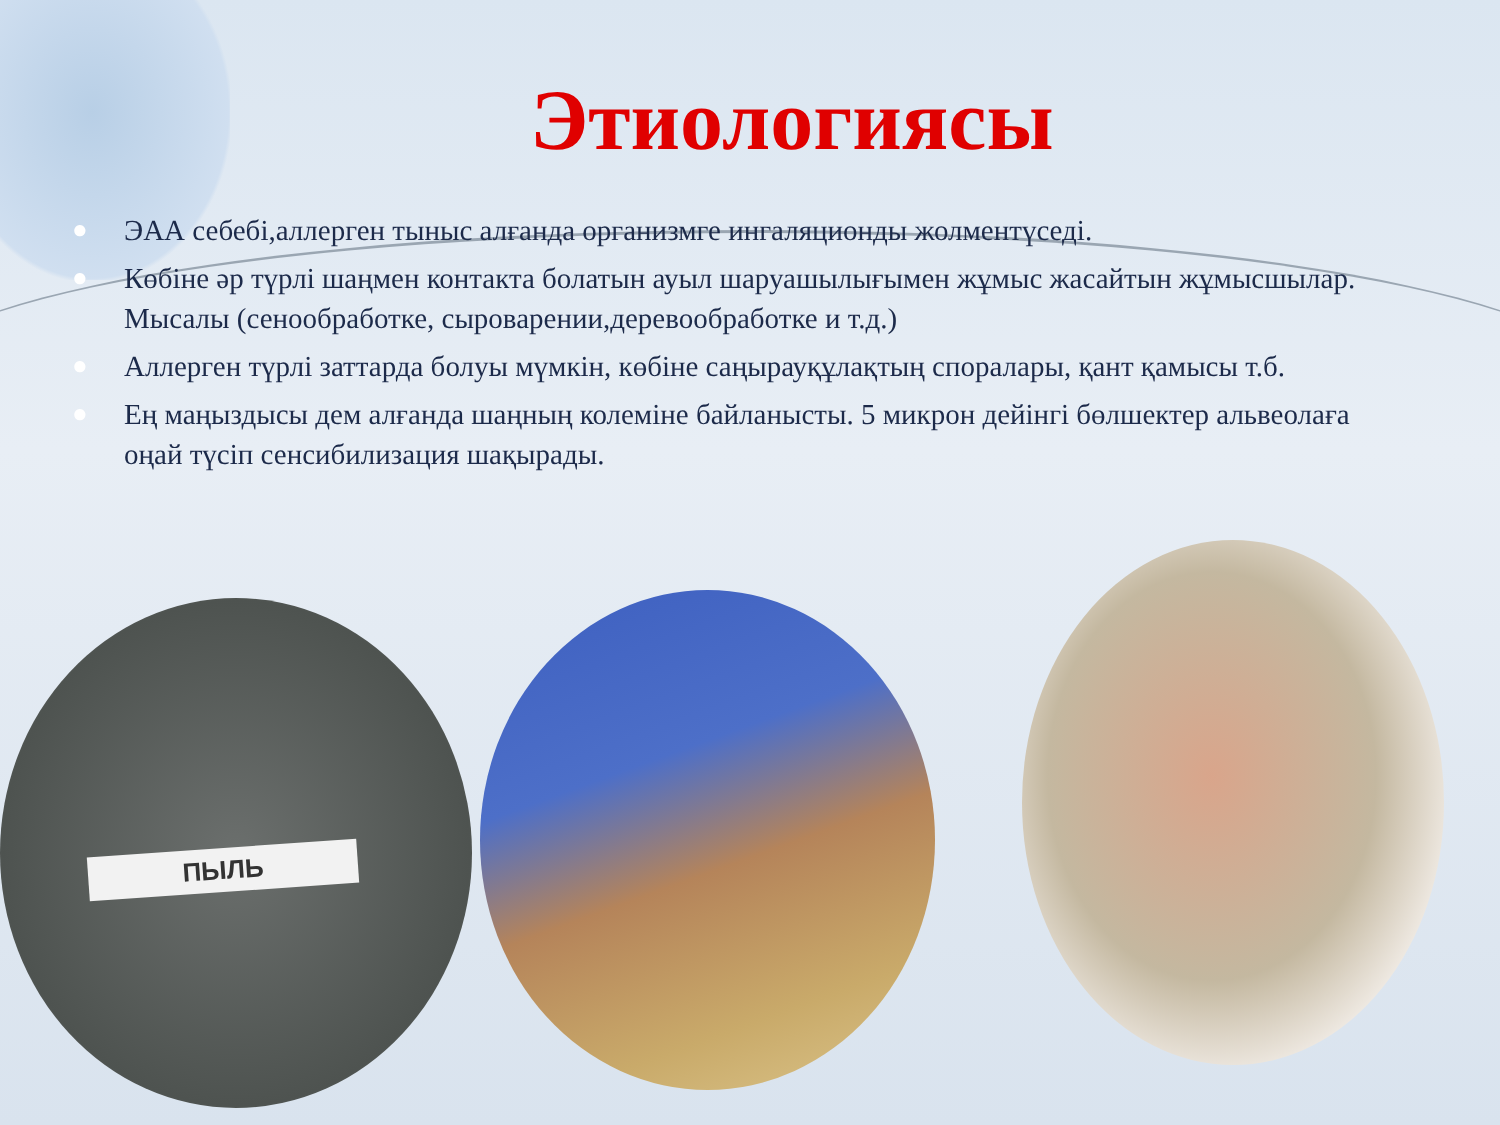Этиологиясы
● ЭАА себебі,аллерген тыныс алғанда организмге ингаляционды жолментүседі.
● Көбіне әр түрлі шаңмен контакта болатын ауыл шаруашылығымен жұмыс жасайтын жұмысшылар. Мысалы (сенообработке, сыроварении,деревообработке и т.д.)
● Аллерген түрлі заттарда болуы мүмкін, көбіне саңырауқұлақтың споралары, қант қамысы т.б.
● Ең маңыздысы дем алғанда шаңның колеміне байланысты. 5 микрон дейінгі бөлшектер альвеолаға оңай түсіп сенсибилизация шақырады.
ПЫЛЬ